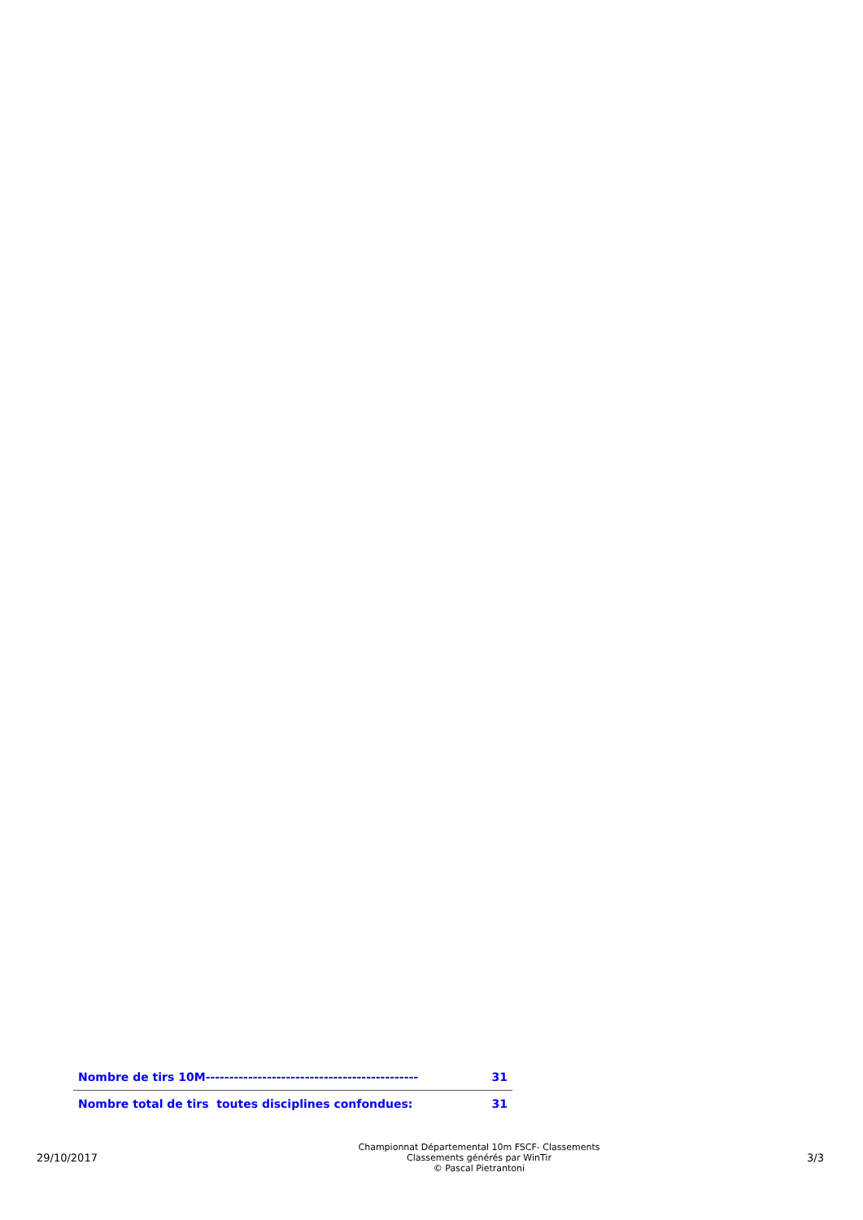| Nombre de tirs 10M--------------------------------------------- | 31 |
| Nombre total de tirs toutes disciplines confondues: | 31 |
29/10/2017
Championnat Départemental 10m FSCF- Classements
Classements générés par WinTir
© Pascal Pietrantoni
3/3